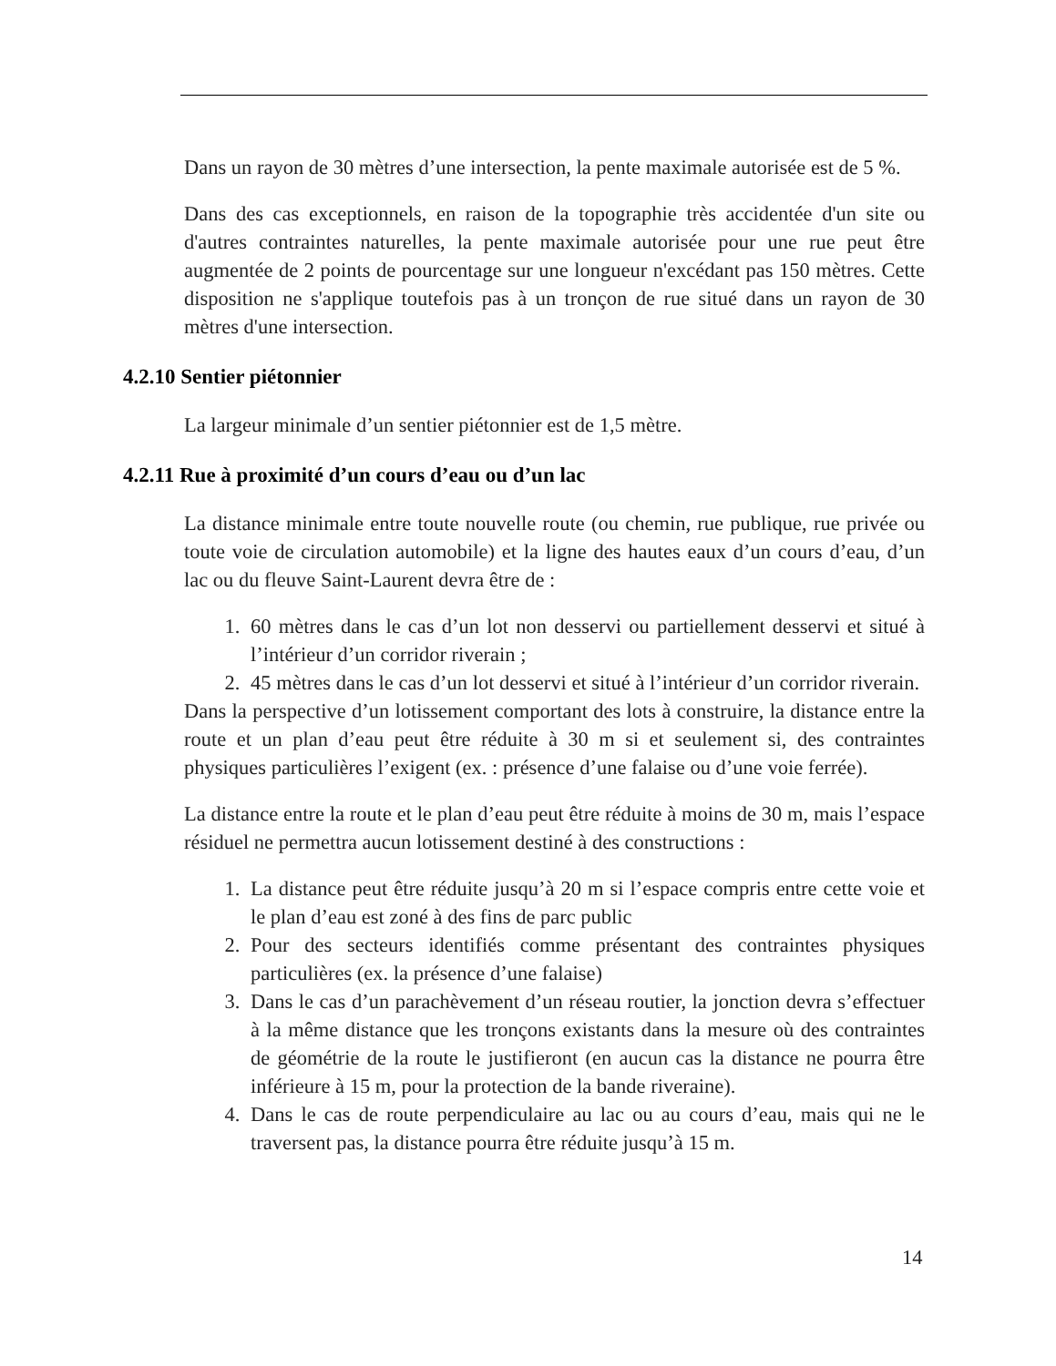Dans un rayon de 30 mètres d’une intersection, la pente maximale autorisée est de 5 %.
Dans des cas exceptionnels, en raison de la topographie très accidentée d'un site ou d'autres contraintes naturelles, la pente maximale autorisée pour une rue peut être augmentée de 2 points de pourcentage sur une longueur n'excédant pas 150 mètres. Cette disposition ne s'applique toutefois pas à un tronçon de rue situé dans un rayon de 30 mètres d'une intersection.
4.2.10 Sentier piétonnier
La largeur minimale d’un sentier piétonnier est de 1,5 mètre.
4.2.11 Rue à proximité d’un cours d’eau ou d’un lac
La distance minimale entre toute nouvelle route (ou chemin, rue publique, rue privée ou toute voie de circulation automobile) et la ligne des hautes eaux d’un cours d’eau, d’un lac ou du fleuve Saint-Laurent devra être de :
1. 60 mètres dans le cas d’un lot non desservi ou partiellement desservi et situé à l’intérieur d’un corridor riverain ;
2. 45 mètres dans le cas d’un lot desservi et situé à l’intérieur d’un corridor riverain.
Dans la perspective d’un lotissement comportant des lots à construire, la distance entre la route et un plan d’eau peut être réduite à 30 m si et seulement si, des contraintes physiques particulières l’exigent (ex. : présence d’une falaise ou d’une voie ferrée).
La distance entre la route et le plan d’eau peut être réduite à moins de 30 m, mais l’espace résiduel ne permettra aucun lotissement destiné à des constructions :
1. La distance peut être réduite jusqu’à 20 m si l’espace compris entre cette voie et le plan d’eau est zoné à des fins de parc public
2. Pour des secteurs identifiés comme présentant des contraintes physiques particulières (ex. la présence d’une falaise)
3. Dans le cas d’un parachèvement d’un réseau routier, la jonction devra s’effectuer à la même distance que les tronçons existants dans la mesure où des contraintes de géométrie de la route le justifieront (en aucun cas la distance ne pourra être inférieure à 15 m, pour la protection de la bande riveraine).
4. Dans le cas de route perpendiculaire au lac ou au cours d’eau, mais qui ne le traversent pas, la distance pourra être réduite jusqu’à 15 m.
14